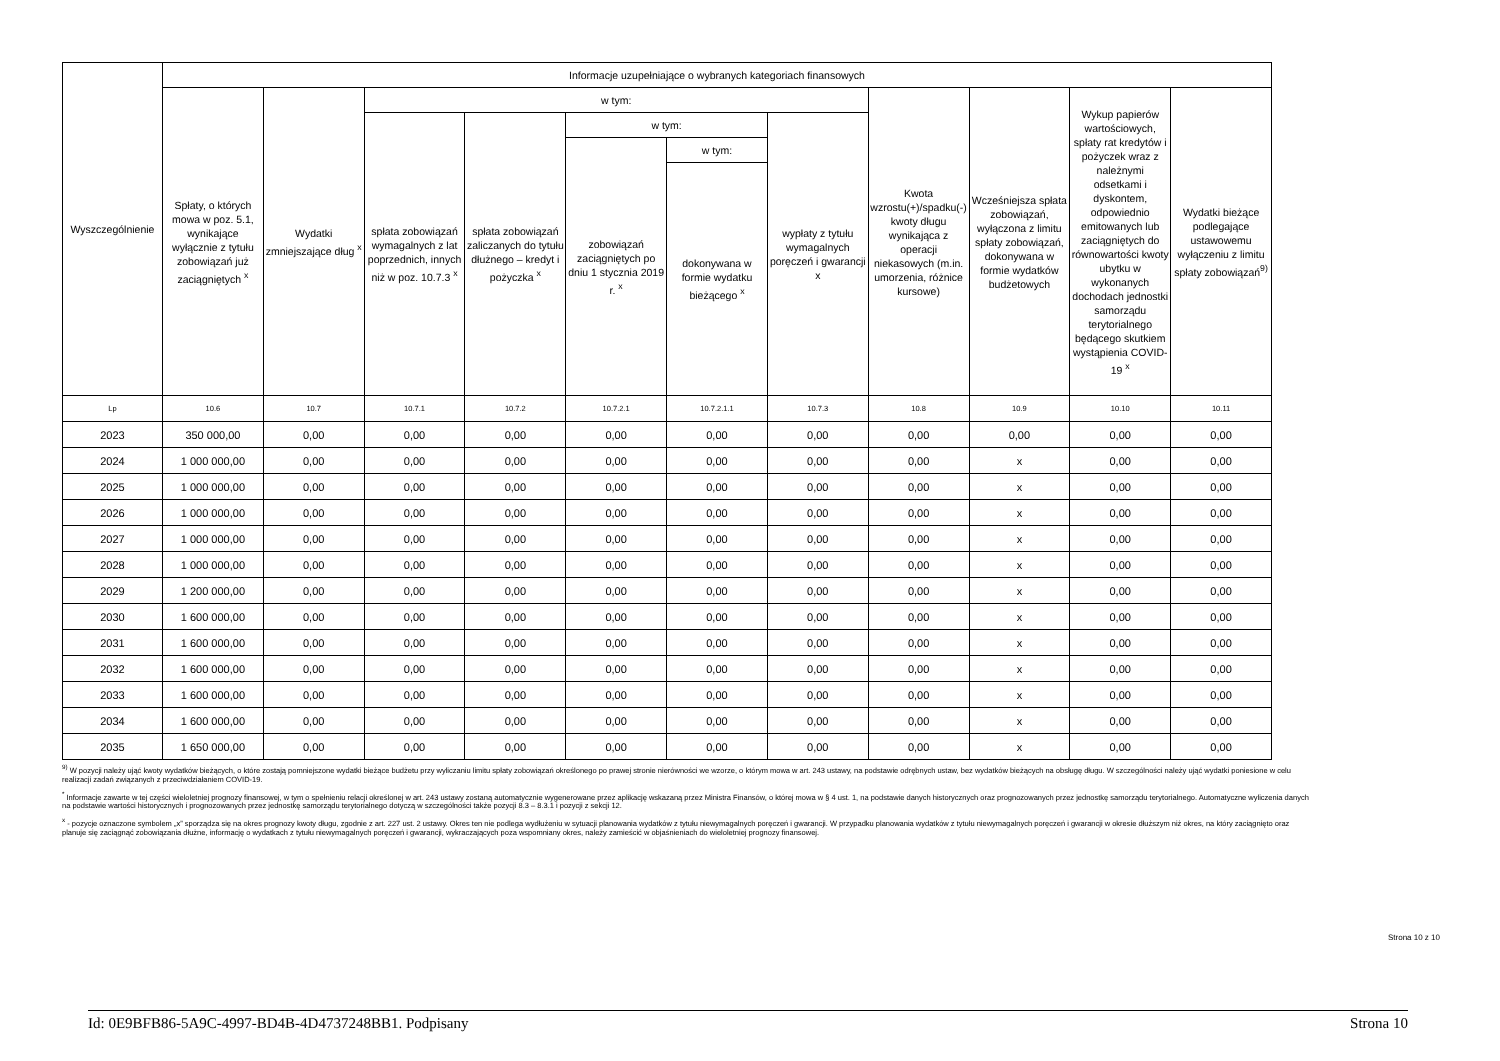| Wyszczególnienie | Informacje uzupełniające o wybranych kategoriach finansowych | | | | | | | | | | |
| --- | --- | --- | --- | --- | --- | --- | --- | --- | --- | --- | --- |
| | Spłaty, o których mowa w poz. 5.1, wynikające wyłącznie z tytułu zobowiązań już zaciągniętych <sup>x</sup> | Wydatki zmniejszające dług <sup>x</sup> | w tym: | | | | | Kwota wzrostu(+)/spadku(-) kwoty długu wynikająca z operacji niekasowych (m.in. umorzenia, różnice kursowe) | Wcześniejsza spłata zobowiązań, wyłączona z limitu spłaty zobowiązań, dokonywana w formie wydatków budżetowych | Wykup papierów wartościowych, spłaty rat kredytów i pożyczek wraz z należnymi odsetkami i dyskontem, odpowiednio emitowanych lub zaciągniętych do równowartości kwoty ubytku w wykonanych dochodach jednostki samorządu terytorialnego będącego skutkiem wystąpienia COVID-19 <sup>x</sup> | Wydatki bieżące podlegające ustawowemu wyłączeniu z limitu spłaty zobowiązań<sup>9)</sup> |
| | | | spłata zobowiązań wymagalnych z lat poprzednich, innych niż w poz. 10.7.3 <sup>x</sup> | spłata zobowiązań zaliczanych do tytułu dłużnego – kredyt i pożyczka <sup>x</sup> | w tym: | | wypłaty z tytułu wymagalnych poręczeń i gwarancji x | | | | |
| | | | | | zobowiązań zaciągniętych po dniu 1 stycznia 2019 r. <sup>x</sup> | w tym: | | | | | |
| | | | | | | dokonywana w formie wydatku bieżącego <sup>x</sup> | | | | | |
| Lp | 10.6 | 10.7 | 10.7.1 | 10.7.2 | 10.7.2.1 | 10.7.2.1.1 | 10.7.3 | 10.8 | 10.9 | 10.10 | 10.11 |
| 2023 | 350 000,00 | 0,00 | 0,00 | 0,00 | 0,00 | 0,00 | 0,00 | 0,00 | 0,00 | 0,00 | 0,00 |
| 2024 | 1 000 000,00 | 0,00 | 0,00 | 0,00 | 0,00 | 0,00 | 0,00 | 0,00 | x | 0,00 | 0,00 |
| 2025 | 1 000 000,00 | 0,00 | 0,00 | 0,00 | 0,00 | 0,00 | 0,00 | 0,00 | x | 0,00 | 0,00 |
| 2026 | 1 000 000,00 | 0,00 | 0,00 | 0,00 | 0,00 | 0,00 | 0,00 | 0,00 | x | 0,00 | 0,00 |
| 2027 | 1 000 000,00 | 0,00 | 0,00 | 0,00 | 0,00 | 0,00 | 0,00 | 0,00 | x | 0,00 | 0,00 |
| 2028 | 1 000 000,00 | 0,00 | 0,00 | 0,00 | 0,00 | 0,00 | 0,00 | 0,00 | x | 0,00 | 0,00 |
| 2029 | 1 200 000,00 | 0,00 | 0,00 | 0,00 | 0,00 | 0,00 | 0,00 | 0,00 | x | 0,00 | 0,00 |
| 2030 | 1 600 000,00 | 0,00 | 0,00 | 0,00 | 0,00 | 0,00 | 0,00 | 0,00 | x | 0,00 | 0,00 |
| 2031 | 1 600 000,00 | 0,00 | 0,00 | 0,00 | 0,00 | 0,00 | 0,00 | 0,00 | x | 0,00 | 0,00 |
| 2032 | 1 600 000,00 | 0,00 | 0,00 | 0,00 | 0,00 | 0,00 | 0,00 | 0,00 | x | 0,00 | 0,00 |
| 2033 | 1 600 000,00 | 0,00 | 0,00 | 0,00 | 0,00 | 0,00 | 0,00 | 0,00 | x | 0,00 | 0,00 |
| 2034 | 1 600 000,00 | 0,00 | 0,00 | 0,00 | 0,00 | 0,00 | 0,00 | 0,00 | x | 0,00 | 0,00 |
| 2035 | 1 650 000,00 | 0,00 | 0,00 | 0,00 | 0,00 | 0,00 | 0,00 | 0,00 | x | 0,00 | 0,00 |
<sup>9)</sup> W pozycji należy ująć kwoty wydatków bieżących, o które zostają pomniejszone wydatki bieżące budżetu przy wyliczaniu limitu spłaty zobowiązań określonego po prawej stronie nierówności we wzorze, o którym mowa w art. 243 ustawy, na podstawie odrębnych ustaw, bez wydatków bieżących na obsługę długu. W szczególności należy ująć wydatki poniesione w celu realizacji zadań związanych z przeciwdziałaniem COVID-19.
<sup>*</sup> Informacje zawarte w tej części wieloletniej prognozy finansowej, w tym o spełnieniu relacji określonej w art. 243 ustawy zostaną automatycznie wygenerowane przez aplikację wskazaną przez Ministra Finansów, o której mowa w § 4 ust. 1, na podstawie danych historycznych oraz prognozowanych przez jednostkę samorządu terytorialnego. Automatyczne wyliczenia danych na podstawie wartości historycznych i prognozowanych przez jednostkę samorządu terytorialnego dotyczą w szczególności także pozycji 8.3 – 8.3.1 i pozycji z sekcji 12.
<sup>x</sup> - pozycje oznaczone symbolem „x” sporządza się na okres prognozy kwoty długu, zgodnie z art. 227 ust. 2 ustawy. Okres ten nie podlega wydłużeniu w sytuacji planowania wydatków z tytułu niewymagalnych poręczeń i gwarancji. W przypadku planowania wydatków z tytułu niewymagalnych poręczeń i gwarancji w okresie dłuższym niż okres, na który zaciągnięto oraz planuje się zaciągnąć zobowiązania dłużne, informację o wydatkach z tytułu niewymagalnych poręczeń i gwarancji, wykraczających poza wspomniany okres, należy zamieścić w objaśnieniach do wieloletniej prognozy finansowej.
Strona 10 z 10
Id: 0E9BFB86-5A9C-4997-BD4B-4D4737248BB1. Podpisany Strona 10